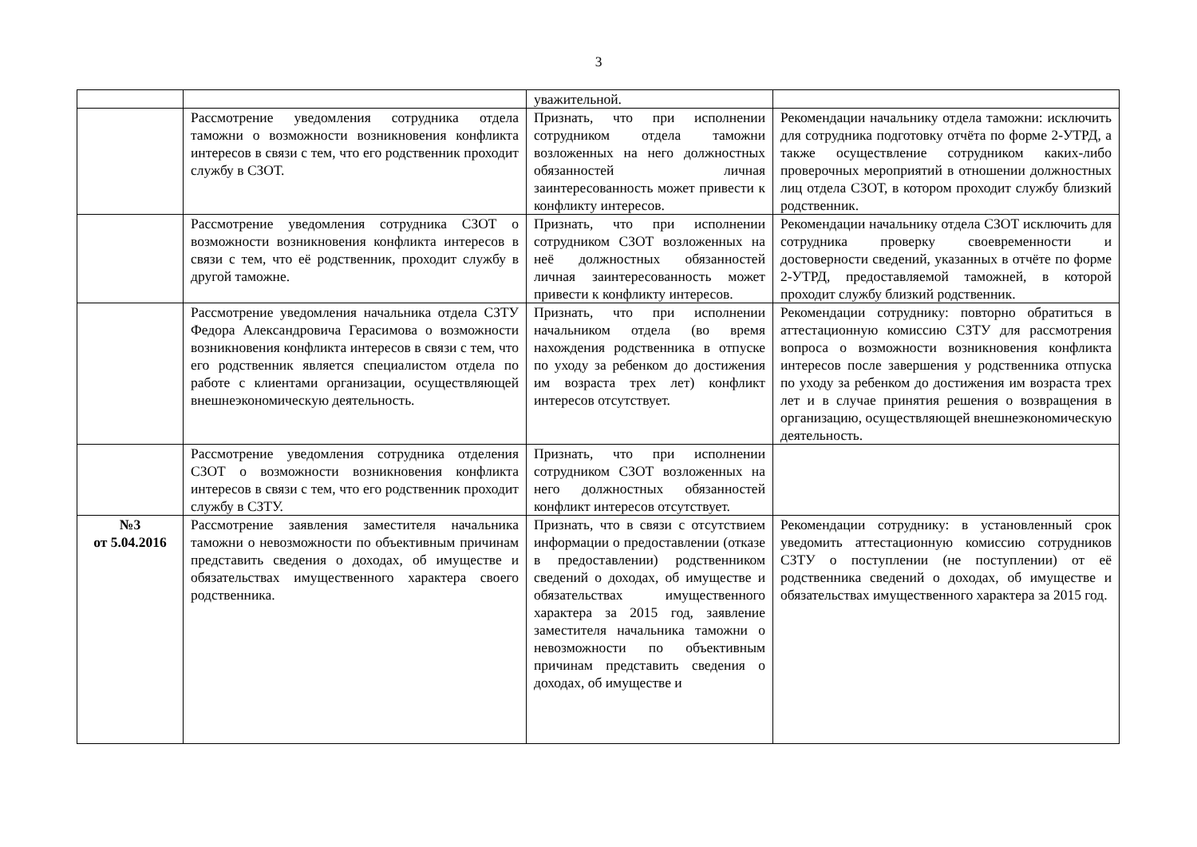3
| | | уважительной. | |
| | Рассмотрение уведомления сотрудника отдела таможни о возможности возникновения конфликта интересов в связи с тем, что его родственник проходит службу в СЗОТ. | Признать, что при исполнении сотрудником отдела таможни возложенных на него должностных обязанностей личная заинтересованность может привести к конфликту интересов. | Рекомендации начальнику отдела таможни: исключить для сотрудника подготовку отчёта по форме 2-УТРД, а также осуществление сотрудником каких-либо проверочных мероприятий в отношении должностных лиц отдела СЗОТ, в котором проходит службу близкий родственник. |
| | Рассмотрение уведомления сотрудника СЗОТ о возможности возникновения конфликта интересов в связи с тем, что её родственник, проходит службу в другой таможне. | Признать, что при исполнении сотрудником СЗОТ возложенных на неё должностных обязанностей личная заинтересованность может привести к конфликту интересов. | Рекомендации начальнику отдела СЗОТ исключить для сотрудника проверку своевременности и достоверности сведений, указанных в отчёте по форме 2-УТРД, предоставляемой таможней, в которой проходит службу близкий родственник. |
| | Рассмотрение уведомления начальника отдела СЗТУ Федора Александровича Герасимова о возможности возникновения конфликта интересов в связи с тем, что его родственник является специалистом отдела по работе с клиентами организации, осуществляющей внешнеэкономическую деятельность. | Признать, что при исполнении начальником отдела (во время нахождения родственника в отпуске по уходу за ребенком до достижения им возраста трех лет) конфликт интересов отсутствует. | Рекомендации сотруднику: повторно обратиться в аттестационную комиссию СЗТУ для рассмотрения вопроса о возможности возникновения конфликта интересов после завершения у родственника отпуска по уходу за ребенком до достижения им возраста трех лет и в случае принятия решения о возвращения в организацию, осуществляющей внешнеэкономическую деятельность. |
| | Рассмотрение уведомления сотрудника отделения СЗОТ о возможности возникновения конфликта интересов в связи с тем, что его родственник проходит службу в СЗТУ. | Признать, что при исполнении сотрудником СЗОТ возложенных на него должностных обязанностей конфликт интересов отсутствует. | |
| №3 от 5.04.2016 | Рассмотрение заявления заместителя начальника таможни о невозможности по объективным причинам представить сведения о доходах, об имуществе и обязательствах имущественного характера своего родственника. | Признать, что в связи с отсутствием информации о предоставлении (отказе в предоставлении) родственником сведений о доходах, об имуществе и обязательствах имущественного характера за 2015 год, заявление заместителя начальника таможни о невозможности по объективным причинам представить сведения о доходах, об имуществе и | Рекомендации сотруднику: в установленный срок уведомить аттестационную комиссию сотрудников СЗТУ о поступлении (не поступлении) от её родственника сведений о доходах, об имуществе и обязательствах имущественного характера за 2015 год. |